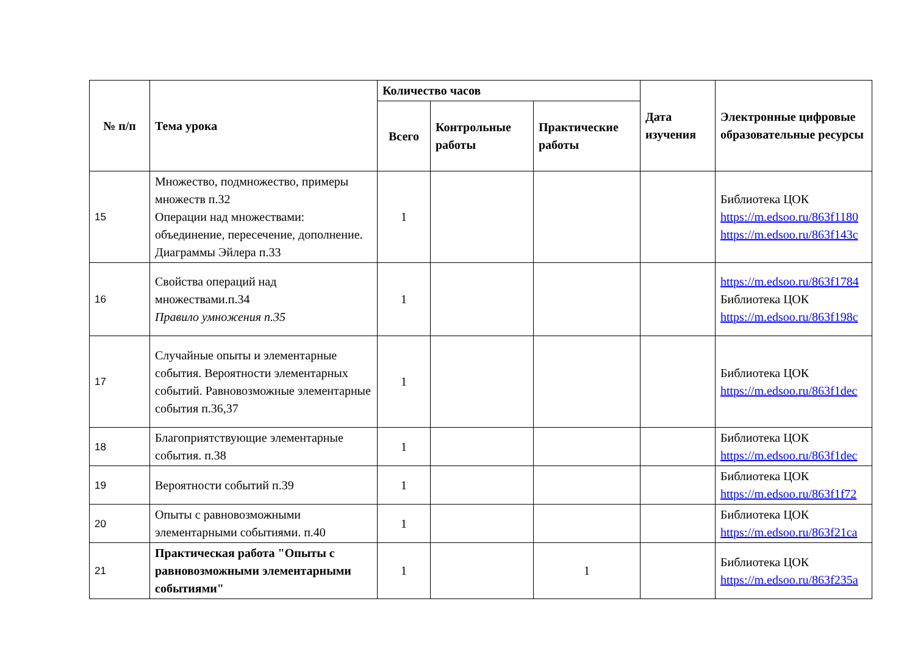| № п/п | Тема урока | Количество часов | | | Дата изучения | Электронные цифровые образовательные ресурсы |
| --- | --- | --- | --- | --- | --- | --- |
| | | Всего | Контрольные работы | Практические работы | | |
| 15 | Множество, подмножество, примеры множеств п.32 Операции над множествами: объединение, пересечение, дополнение. Диаграммы Эйлера п.33 | 1 | | | | Библиотека ЦОК https://m.edsoo.ru/863f1180 https://m.edsoo.ru/863f143c |
| 16 | Свойства операций над множествами.п.34 Правило умножения п.35 | 1 | | | | https://m.edsoo.ru/863f1784 Библиотека ЦОК https://m.edsoo.ru/863f198c |
| 17 | Случайные опыты и элементарные события. Вероятности элементарных событий. Равновозможные элементарные события п.36,37 | 1 | | | | Библиотека ЦОК https://m.edsoo.ru/863f1dec |
| 18 | Благоприятствующие элементарные события. п.38 | 1 | | | | Библиотека ЦОК https://m.edsoo.ru/863f1dec |
| 19 | Вероятности событий п.39 | 1 | | | | Библиотека ЦОК https://m.edsoo.ru/863f1f72 |
| 20 | Опыты с равновозможными элементарными событиями. п.40 | 1 | | | | Библиотека ЦОК https://m.edsoo.ru/863f21ca |
| 21 | Практическая работа "Опыты с равновозможными элементарными событиями" | 1 | | 1 | | Библиотека ЦОК https://m.edsoo.ru/863f235a |